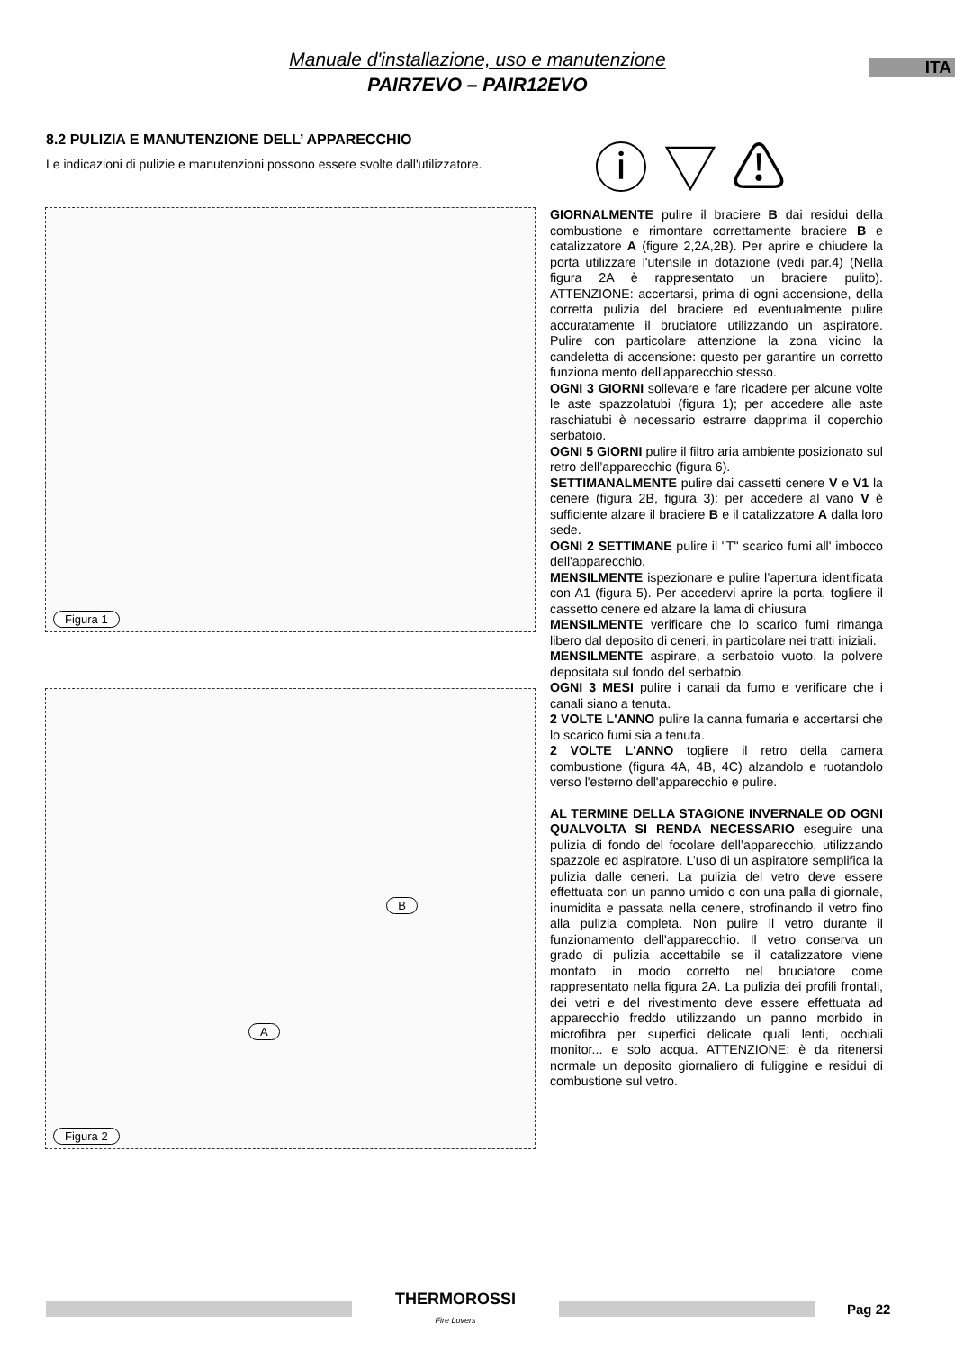Manuale d'installazione, uso e manutenzione
PAIR7EVO – PAIR12EVO
ITA
8.2 PULIZIA E MANUTENZIONE DELL’ APPARECCHIO
Le indicazioni di pulizie e manutenzioni possono essere svolte dall'utilizzatore.
ⓘ ▽ ⚠
Figura 1
B
A
Figura 2
GIORNALMENTE pulire il braciere B dai residui della combustione e rimontare correttamente braciere B e catalizzatore A (figure 2,2A,2B). Per aprire e chiudere la porta utilizzare l'utensile in dotazione (vedi par.4) (Nella figura 2A è rappresentato un braciere pulito). ATTENZIONE: accertarsi, prima di ogni accensione, della corretta pulizia del braciere ed eventualmente pulire accuratamente il bruciatore utilizzando un aspiratore. Pulire con particolare attenzione la zona vicino la candeletta di accensione: questo per garantire un corretto funziona mento dell'apparecchio stesso.
OGNI 3 GIORNI sollevare e fare ricadere per alcune volte le aste spazzolatubi (figura 1); per accedere alle aste raschiatubi è necessario estrarre dapprima il coperchio serbatoio.
OGNI 5 GIORNI pulire il filtro aria ambiente posizionato sul retro dell’apparecchio (figura 6).
SETTIMANALMENTE pulire dai cassetti cenere V e V1 la cenere (figura 2B, figura 3): per accedere al vano V è sufficiente alzare il braciere B e il catalizzatore A dalla loro sede.
OGNI 2 SETTIMANE pulire il "T" scarico fumi all' imbocco dell'apparecchio.
MENSILMENTE ispezionare e pulire l’apertura identificata con A1 (figura 5). Per accedervi aprire la porta, togliere il cassetto cenere ed alzare la lama di chiusura
MENSILMENTE verificare che lo scarico fumi rimanga libero dal deposito di ceneri, in particolare nei tratti iniziali.
MENSILMENTE aspirare, a serbatoio vuoto, la polvere depositata sul fondo del serbatoio.
OGNI 3 MESI pulire i canali da fumo e verificare che i canali siano a tenuta.
2 VOLTE L'ANNO pulire la canna fumaria e accertarsi che lo scarico fumi sia a tenuta.
2 VOLTE L'ANNO togliere il retro della camera combustione (figura 4A, 4B, 4C) alzandolo e ruotandolo verso l'esterno dell'apparecchio e pulire.
AL TERMINE DELLA STAGIONE INVERNALE OD OGNI QUALVOLTA SI RENDA NECESSARIO eseguire una pulizia di fondo del focolare dell’apparecchio, utilizzando spazzole ed aspiratore. L’uso di un aspiratore semplifica la pulizia dalle ceneri. La pulizia del vetro deve essere effettuata con un panno umido o con una palla di giornale, inumidita e passata nella cenere, strofinando il vetro fino alla pulizia completa. Non pulire il vetro durante il funzionamento dell'apparecchio. Il vetro conserva un grado di pulizia accettabile se il catalizzatore viene montato in modo corretto nel bruciatore come rappresentato nella figura 2A. La pulizia dei profili frontali, dei vetri e del rivestimento deve essere effettuata ad apparecchio freddo utilizzando un panno morbido in microfibra per superfici delicate quali lenti, occhiali monitor... e solo acqua. ATTENZIONE: è da ritenersi normale un deposito giornaliero di fuliggine e residui di combustione sul vetro.
THERMOROSSI
Fire Lovers
Pag 22